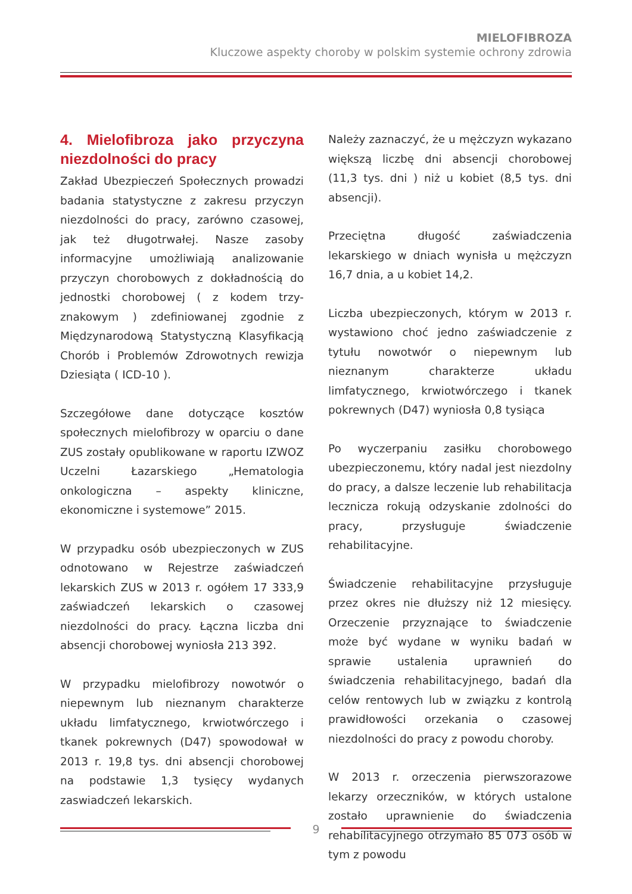MIELOFIBROZA
Kluczowe aspekty choroby w polskim systemie ochrony zdrowia
4. Mielofibroza jako przyczyna niezdolności do pracy
Zakład Ubezpieczeń Społecznych prowadzi badania statystyczne z zakresu przyczyn niezdolności do pracy, zarówno czasowej, jak też długotrwałej. Nasze zasoby informacyjne umożliwiają analizowanie przyczyn chorobowych z dokładnością do jednostki chorobowej ( z kodem trzy-znakowym ) zdefiniowanej zgodnie z Międzynarodową Statystyczną Klasyfikacją Chorób i Problemów Zdrowotnych rewizja Dziesiąta ( ICD-10 ).
Szczegółowe dane dotyczące kosztów społecznych mielofibrozy w oparciu o dane ZUS zostały opublikowane w raportu IZWOZ Uczelni Łazarskiego „Hematologia onkologiczna – aspekty kliniczne, ekonomiczne i systemowe” 2015.
W przypadku osób ubezpieczonych w ZUS odnotowano w Rejestrze zaświadczeń lekarskich ZUS w 2013 r. ogółem 17 333,9 zaświadczeń lekarskich o czasowej niezdolności do pracy. Łączna liczba dni absencji chorobowej wyniosła 213 392.
W przypadku mielofibrozy nowotwór o niepewnym lub nieznanym charakterze układu limfatycznego, krwiotwórczego i tkanek pokrewnych (D47) spowodował w 2013 r. 19,8 tys. dni absencji chorobowej na podstawie 1,3 tysięcy wydanych zaswiadczeń lekarskich.
Należy zaznaczyć, że u mężczyzn wykazano większą liczbę dni absencji chorobowej (11,3 tys. dni ) niż u kobiet (8,5 tys. dni absencji).
Przeciętna długość zaświadczenia lekarskiego w dniach wynisła u mężczyzn 16,7 dnia, a u kobiet 14,2.
Liczba ubezpieczonych, którym w 2013 r. wystawiono choć jedno zaświadczenie z tytułu nowotwór o niepewnym lub nieznanym charakterze układu limfatycznego, krwiotwórczego i tkanek pokrewnych (D47) wyniosła 0,8 tysiąca
Po wyczerpaniu zasiłku chorobowego ubezpieczonemu, który nadal jest niezdolny do pracy, a dalsze leczenie lub rehabilitacja lecznicza rokują odzyskanie zdolności do pracy, przysługuje świadczenie rehabilitacyjne.
Świadczenie rehabilitacyjne przysługuje przez okres nie dłuższy niż 12 miesięcy. Orzeczenie przyznające to świadczenie może być wydane w wyniku badań w sprawie ustalenia uprawnień do świadczenia rehabilitacyjnego, badań dla celów rentowych lub w związku z kontrolą prawidłowości orzekania o czasowej niezdolności do pracy z powodu choroby.
W 2013 r. orzeczenia pierwszorazowe lekarzy orzeczników, w których ustalone zostało uprawnienie do świadczenia rehabilitacyjnego otrzymało 85 073 osób w tym z powodu
9